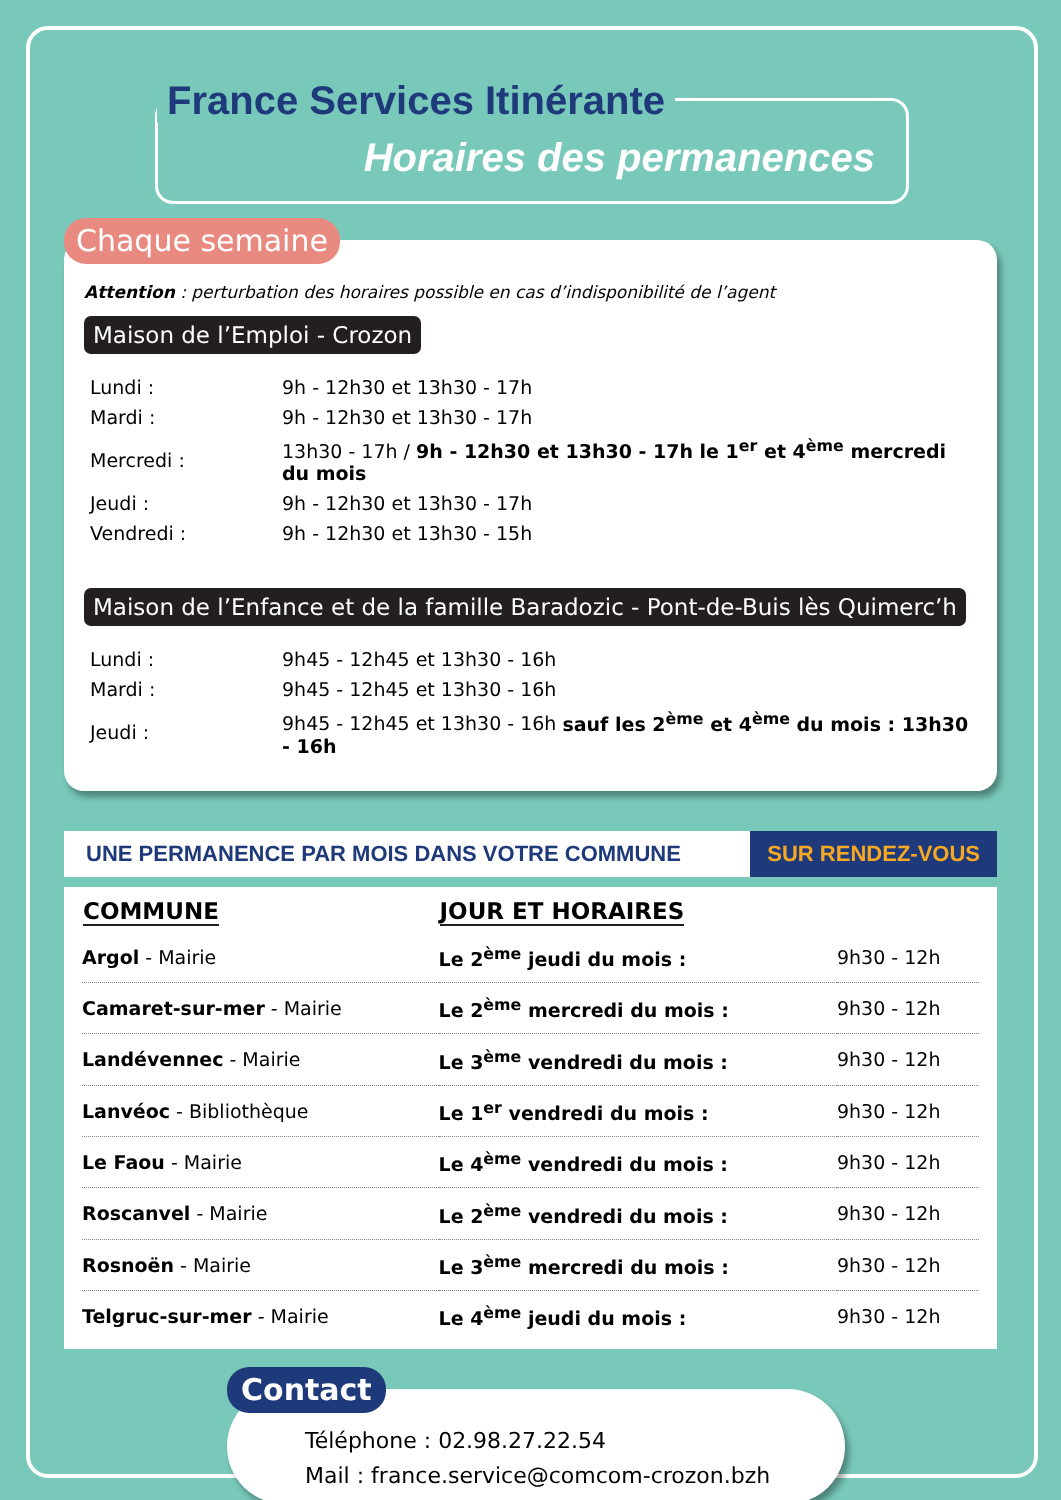France Services Itinérante
Horaires des permanences
Chaque semaine
Attention : perturbation des horaires possible en cas d’indisponibilité de l’agent
Maison de l’Emploi - Crozon
| Lundi : | 9h - 12h30 et 13h30 - 17h |
| Mardi : | 9h - 12h30 et 13h30 - 17h |
| Mercredi : | 13h30 - 17h / 9h - 12h30 et 13h30 - 17h le 1<sup>er</sup> et 4<sup>ème</sup> mercredi du mois |
| Jeudi : | 9h - 12h30 et 13h30 - 17h |
| Vendredi : | 9h - 12h30 et 13h30 - 15h |
Maison de l’Enfance et de la famille Baradozic - Pont-de-Buis lès Quimerc’h
| Lundi : | 9h45 - 12h45 et 13h30 - 16h |
| Mardi : | 9h45 - 12h45 et 13h30 - 16h |
| Jeudi : | 9h45 - 12h45 et 13h30 - 16h sauf les 2<sup>ème</sup> et 4<sup>ème</sup> du mois : 13h30 - 16h |
UNE PERMANENCE PAR MOIS DANS VOTRE COMMUNE
SUR RENDEZ-VOUS
| COMMUNE | JOUR ET HORAIRES | |
| --- | --- | --- |
| Argol - Mairie | Le 2<sup>ème</sup> jeudi du mois : | 9h30 - 12h |
| Camaret-sur-mer - Mairie | Le 2<sup>ème</sup> mercredi du mois : | 9h30 - 12h |
| Landévennec - Mairie | Le 3<sup>ème</sup> vendredi du mois : | 9h30 - 12h |
| Lanvéoc - Bibliothèque | Le 1<sup>er</sup> vendredi du mois : | 9h30 - 12h |
| Le Faou - Mairie | Le 4<sup>ème</sup> vendredi du mois : | 9h30 - 12h |
| Roscanvel - Mairie | Le 2<sup>ème</sup> vendredi du mois : | 9h30 - 12h |
| Rosnoën - Mairie | Le 3<sup>ème</sup> mercredi du mois : | 9h30 - 12h |
| Telgruc-sur-mer - Mairie | Le 4<sup>ème</sup> jeudi du mois : | 9h30 - 12h |
Contact
Téléphone : 02.98.27.22.54
Mail : france.service@comcom-crozon.bzh